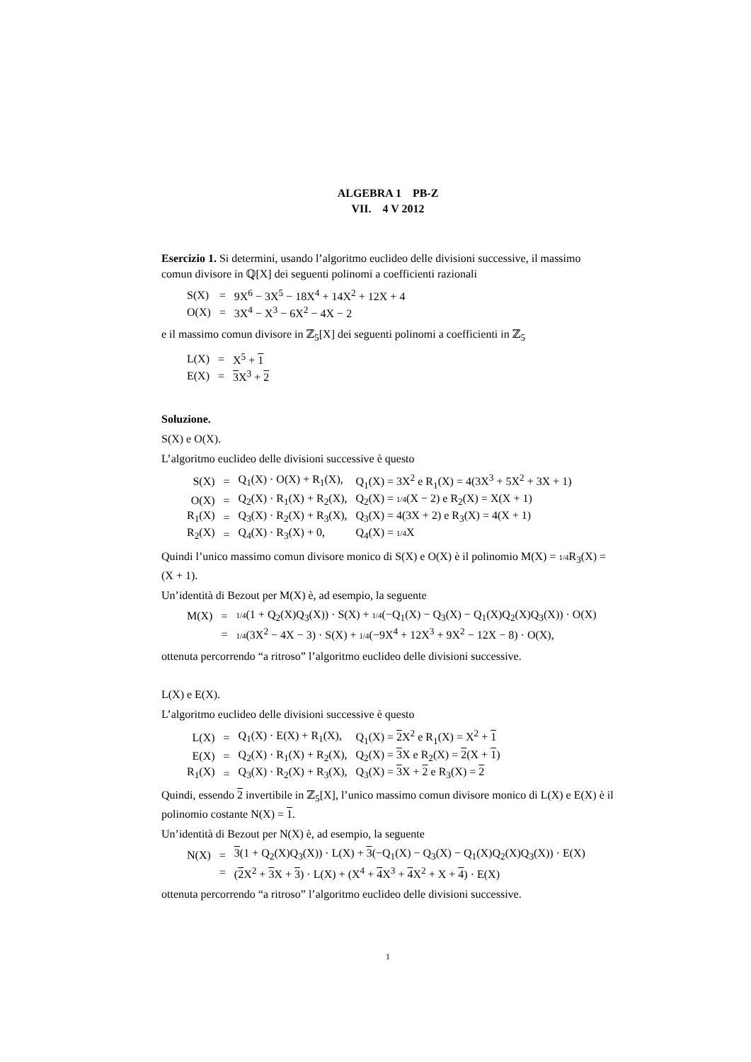ALGEBRA 1 PB-Z
VII. 4 V 2012
Esercizio 1. Si determini, usando l’algoritmo euclideo delle divisioni successive, il massimo comun divisore in ℚ[X] dei seguenti polinomi a coefficienti razionali
| S(X) | = | 9X<sup>6</sup> − 3X<sup>5</sup> − 18X<sup>4</sup> + 14X<sup>2</sup> + 12X + 4 |
| O(X) | = | 3X<sup>4</sup> − X<sup>3</sup> − 6X<sup>2</sup> − 4X − 2 |
e il massimo comun divisore in ℤ<sub>5</sub>[X] dei seguenti polinomi a coefficienti in ℤ<sub>5</sub>
| L(X) | = | X<sup>5</sup> + 1 |
| E(X) | = | 3 X<sup>3</sup> + 2 |
Soluzione.
S(X) e O(X).
L’algoritmo euclideo delle divisioni successive è questo
| S(X) | = | Q<sub>1</sub>(X) · O(X) + R<sub>1</sub>(X), | Q<sub>1</sub>(X) = 3X<sup>2</sup> e R<sub>1</sub>(X) = 4(3X<sup>3</sup> + 5X<sup>2</sup> + 3X + 1) |
| O(X) | = | Q<sub>2</sub>(X) · R<sub>1</sub>(X) + R<sub>2</sub>(X), | Q<sub>2</sub>(X) = 1/4 (X − 2) e R<sub>2</sub>(X) = X(X + 1) |
| R<sub>1</sub>(X) | = | Q<sub>3</sub>(X) · R<sub>2</sub>(X) + R<sub>3</sub>(X), | Q<sub>3</sub>(X) = 4(3X + 2) e R<sub>3</sub>(X) = 4(X + 1) |
| R<sub>2</sub>(X) | = | Q<sub>4</sub>(X) · R<sub>3</sub>(X) + 0, | Q<sub>4</sub>(X) = 1/4 X |
Quindi l’unico massimo comun divisore monico di S(X) e O(X) è il polinomio M(X) = 1/4 R<sub>3</sub>(X) = (X + 1).
Un’identità di Bezout per M(X) è, ad esempio, la seguente
| M(X) | = | 1/4 (1 + Q<sub>2</sub>(X)Q<sub>3</sub>(X)) · S(X) + 1/4 (−Q<sub>1</sub>(X) − Q<sub>3</sub>(X) − Q<sub>1</sub>(X)Q<sub>2</sub>(X)Q<sub>3</sub>(X)) · O(X) |
| | = | 1/4 (3X<sup>2</sup> − 4X − 3) · S(X) + 1/4 (−9X<sup>4</sup> + 12X<sup>3</sup> + 9X<sup>2</sup> − 12X − 8) · O(X), |
ottenuta percorrendo “a ritroso” l’algoritmo euclideo delle divisioni successive.
L(X) e E(X).
L’algoritmo euclideo delle divisioni successive è questo
| L(X) | = | Q<sub>1</sub>(X) · E(X) + R<sub>1</sub>(X), | Q<sub>1</sub>(X) = 2 X<sup>2</sup> e R<sub>1</sub>(X) = X<sup>2</sup> + 1 |
| E(X) | = | Q<sub>2</sub>(X) · R<sub>1</sub>(X) + R<sub>2</sub>(X), | Q<sub>2</sub>(X) = 3 X e R<sub>2</sub>(X) = 2 (X + 1 ) |
| R<sub>1</sub>(X) | = | Q<sub>3</sub>(X) · R<sub>2</sub>(X) + R<sub>3</sub>(X), | Q<sub>3</sub>(X) = 3 X + 2 e R<sub>3</sub>(X) = 2 |
Quindi, essendo 2 invertibile in ℤ<sub>5</sub>[X], l’unico massimo comun divisore monico di L(X) e E(X) è il polinomio costante N(X) = 1.
Un’identità di Bezout per N(X) è, ad esempio, la seguente
| N(X) | = | 3 (1 + Q<sub>2</sub>(X)Q<sub>3</sub>(X)) · L(X) + 3 (−Q<sub>1</sub>(X) − Q<sub>3</sub>(X) − Q<sub>1</sub>(X)Q<sub>2</sub>(X)Q<sub>3</sub>(X)) · E(X) |
| | = | ( 2 X<sup>2</sup> + 3 X + 3 ) · L(X) + (X<sup>4</sup> + 4 X<sup>3</sup> + 4 X<sup>2</sup> + X + 4 ) · E(X) |
ottenuta percorrendo “a ritroso” l’algoritmo euclideo delle divisioni successive.
1